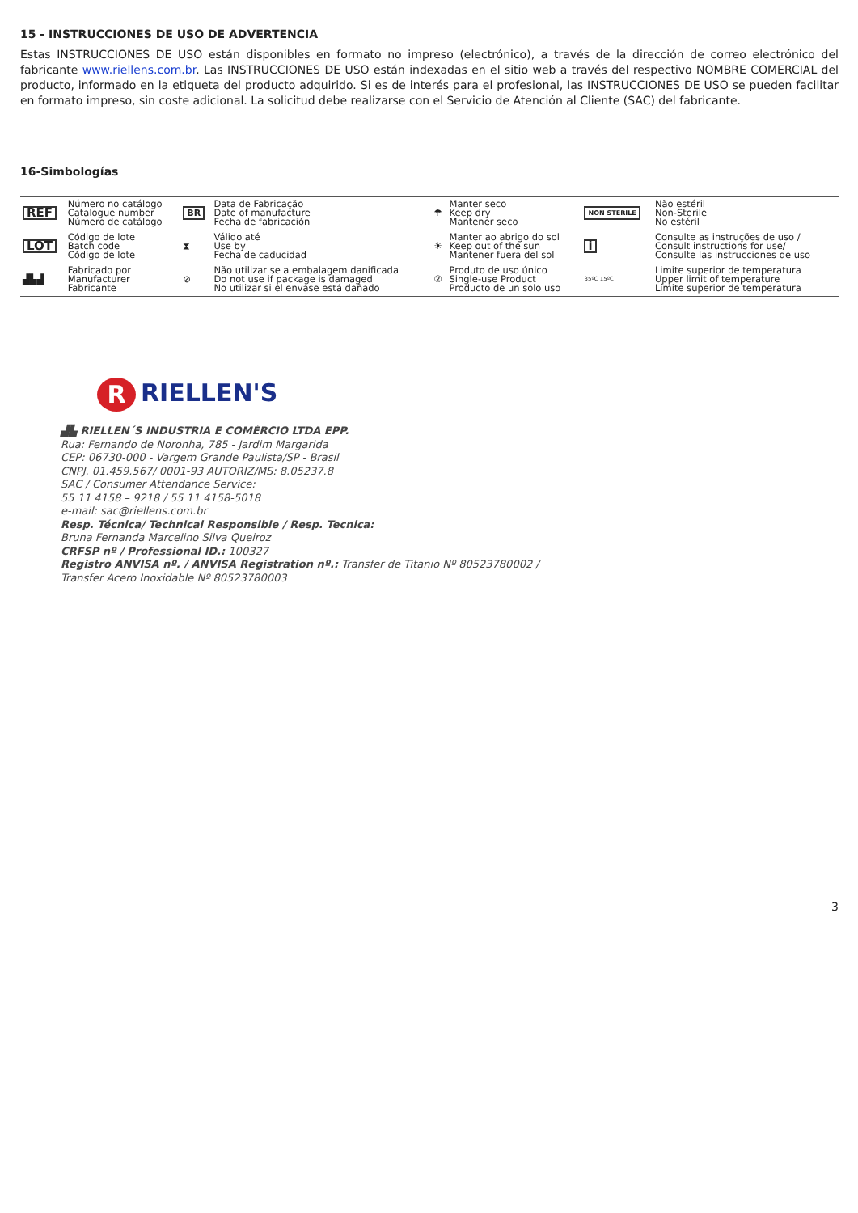15 - INSTRUCCIONES DE USO DE ADVERTENCIA
Estas INSTRUCCIONES DE USO están disponibles en formato no impreso (electrónico), a través de la dirección de correo electrónico del fabricante www.riellens.com.br. Las INSTRUCCIONES DE USO están indexadas en el sitio web a través del respectivo NOMBRE COMERCIAL del producto, informado en la etiqueta del producto adquirido. Si es de interés para el profesional, las INSTRUCCIONES DE USO se pueden facilitar en formato impreso, sin coste adicional. La solicitud debe realizarse con el Servicio de Atención al Cliente (SAC) del fabricante.
16-Simbologías
| REF | Número no catálogo Catalogue number Número de catálogo | BR | Data de Fabricação Date of manufacture Fecha de fabricación | ☂ | Manter seco Keep dry Mantener seco | NON STERILE | Não estéril Non-Sterile No estéril |
| LOT | Código de lote Batch code Código de lote | ⧗ | Válido até Use by Fecha de caducidad | ☀ | Manter ao abrigo do sol Keep out of the sun Mantener fuera del sol | i | Consulte as instruções de uso / Consult instructions for use/ Consulte las instrucciones de uso |
| ▟▙▟ | Fabricado por Manufacturer Fabricante | ⊘ | Não utilizar se a embalagem danificada Do not use if package is damaged No utilizar si el envase está dañado | ② | Produto de uso único Single-use Product Producto de un solo uso | 35ºC 15ºC | Limite superior de temperatura Upper limit of temperature Límite superior de temperatura |
R RIELLEN'S
▟▙ RIELLEN´S INDUSTRIA E COMÉRCIO LTDA EPP.
Rua: Fernando de Noronha, 785 - Jardim Margarida
CEP: 06730-000 - Vargem Grande Paulista/SP - Brasil
CNPJ. 01.459.567/ 0001-93 AUTORIZ/MS: 8.05237.8
SAC / Consumer Attendance Service:
55 11 4158 – 9218 / 55 11 4158-5018
e-mail: sac@riellens.com.br
Resp. Técnica/ Technical Responsible / Resp. Tecnica:
Bruna Fernanda Marcelino Silva Queiroz
CRFSP nº / Professional ID.: 100327
Registro ANVISA nº. / ANVISA Registration nº.: Transfer de Titanio Nº 80523780002 /
Transfer Acero Inoxidable Nº 80523780003
3